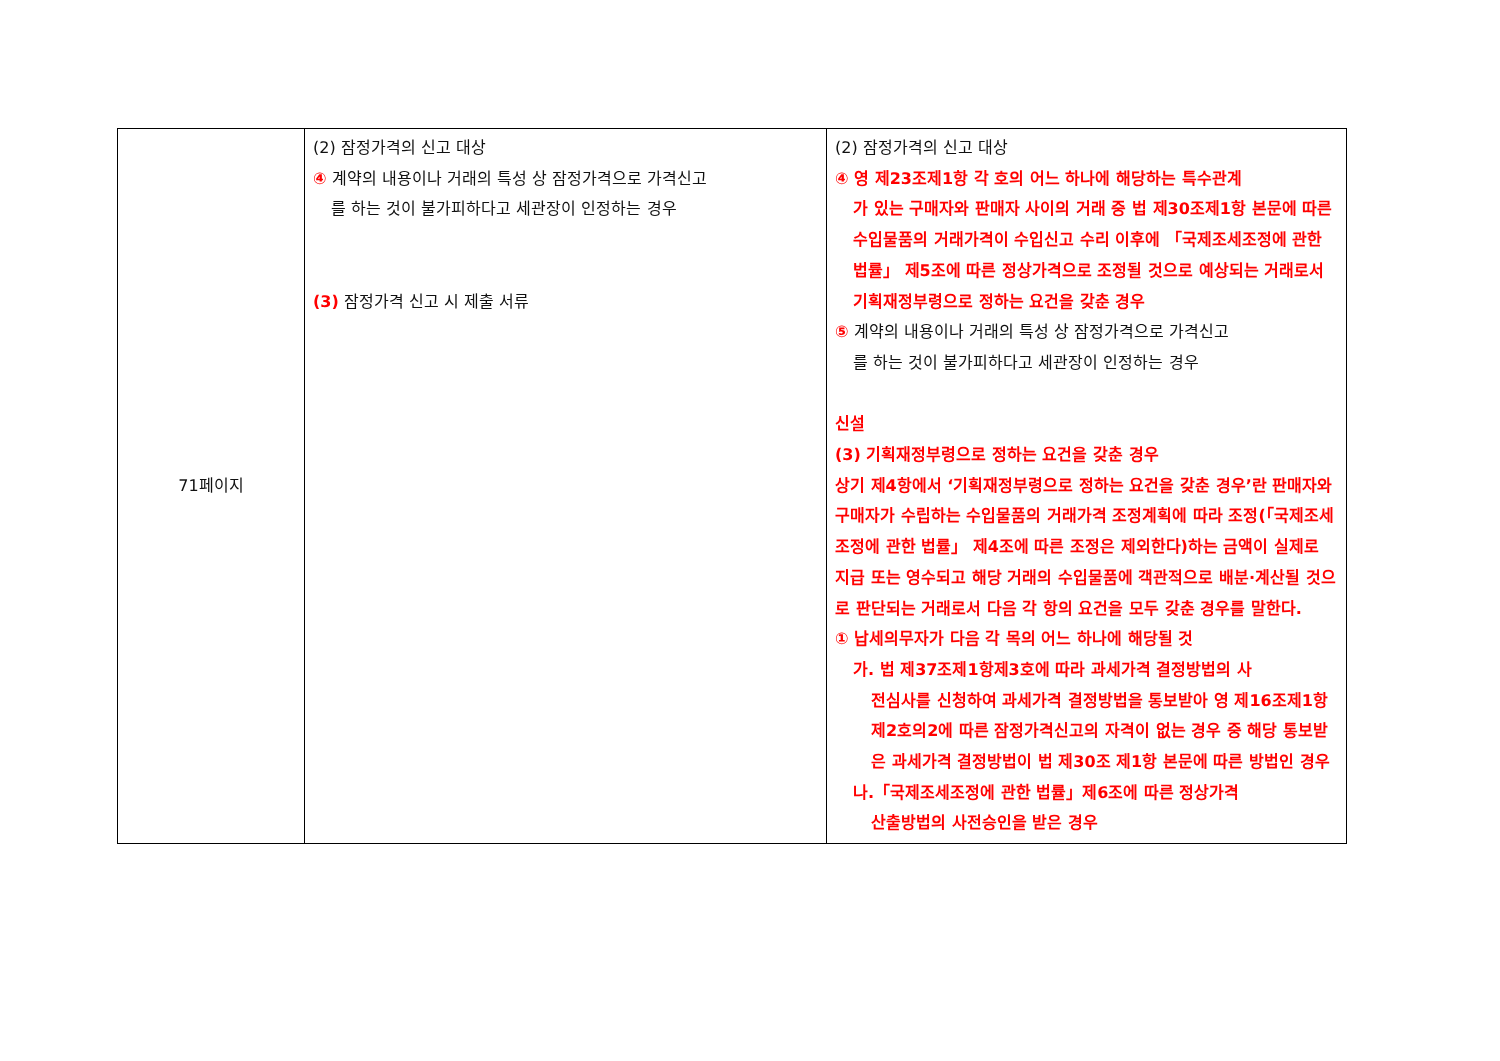| 71페이지 | (2) 잠정가격의 신고 대상 ④ 계약의 내용이나 거래의 특성 상 잠정가격으로 가격신고 를 하는 것이 불가피하다고 세관장이 인정하는 경우 (3) 잠정가격 신고 시 제출 서류 | (2) 잠정가격의 신고 대상 ④ 영 제23조제1항 각 호의 어느 하나에 해당하는 특수관계 가 있는 구매자와 판매자 사이의 거래 중 법 제30조제1항 본문에 따른 수입물품의 거래가격이 수입신고 수리 이후에 「국제조세조정에 관한 법률」 제5조에 따른 정상가격으로 조정될 것으로 예상되는 거래로서 기획재정부령으로 정하는 요건을 갖춘 경우 ⑤ 계약의 내용이나 거래의 특성 상 잠정가격으로 가격신고 를 하는 것이 불가피하다고 세관장이 인정하는 경우 신설 (3) 기획재정부령으로 정하는 요건을 갖춘 경우 상기 제4항에서 ‘기획재정부령으로 정하는 요건을 갖춘 경우’란 판매자와 구매자가 수립하는 수입물품의 거래가격 조정계획에 따라 조정(「국제조세조정에 관한 법률」 제4조에 따른 조정은 제외한다)하는 금액이 실제로 지급 또는 영수되고 해당 거래의 수입물품에 객관적으로 배분·계산될 것으로 판단되는 거래로서 다음 각 항의 요건을 모두 갖춘 경우를 말한다. ① 납세의무자가 다음 각 목의 어느 하나에 해당될 것 가. 법 제37조제1항제3호에 따라 과세가격 결정방법의 사 전심사를 신청하여 과세가격 결정방법을 통보받아 영 제16조제1항제2호의2에 따른 잠정가격신고의 자격이 없는 경우 중 해당 통보받은 과세가격 결정방법이 법 제30조 제1항 본문에 따른 방법인 경우 나.「국제조세조정에 관한 법률」제6조에 따른 정상가격 산출방법의 사전승인을 받은 경우 |